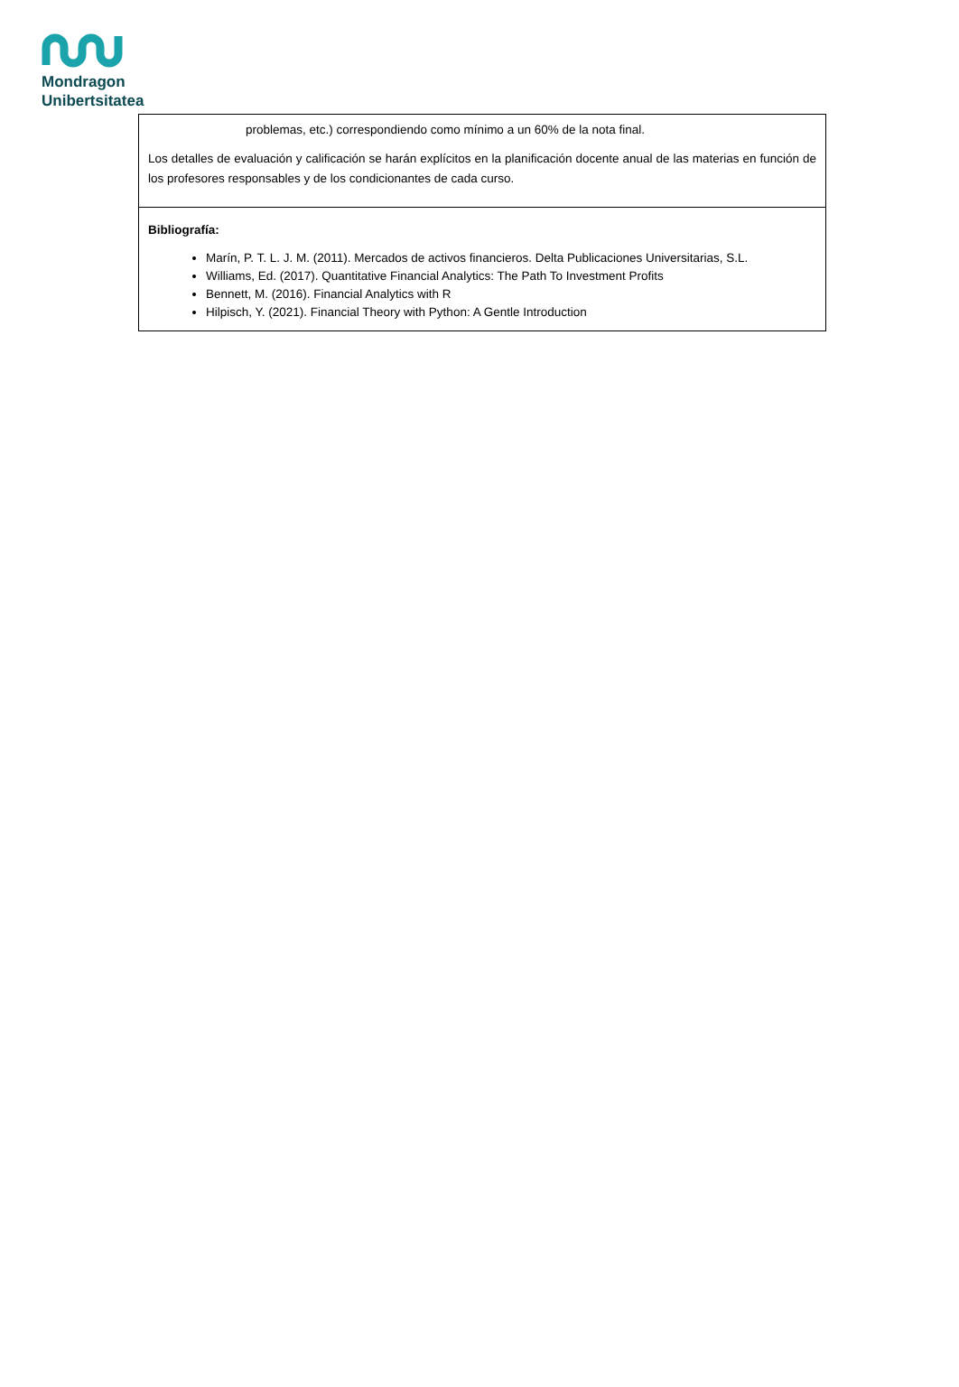Mondragon
Unibertsitatea
| problemas, etc.) correspondiendo como mínimo a un 60% de la nota final. Los detalles de evaluación y calificación se harán explícitos en la planificación docente anual de las materias en función de los profesores responsables y de los condicionantes de cada curso. |
| Bibliografía: Marín, P. T. L. J. M. (2011). Mercados de activos financieros. Delta Publicaciones Universitarias, S.L. Williams, Ed. (2017). Quantitative Financial Analytics: The Path To Investment Profits Bennett, M. (2016). Financial Analytics with R Hilpisch, Y. (2021). Financial Theory with Python: A Gentle Introduction |